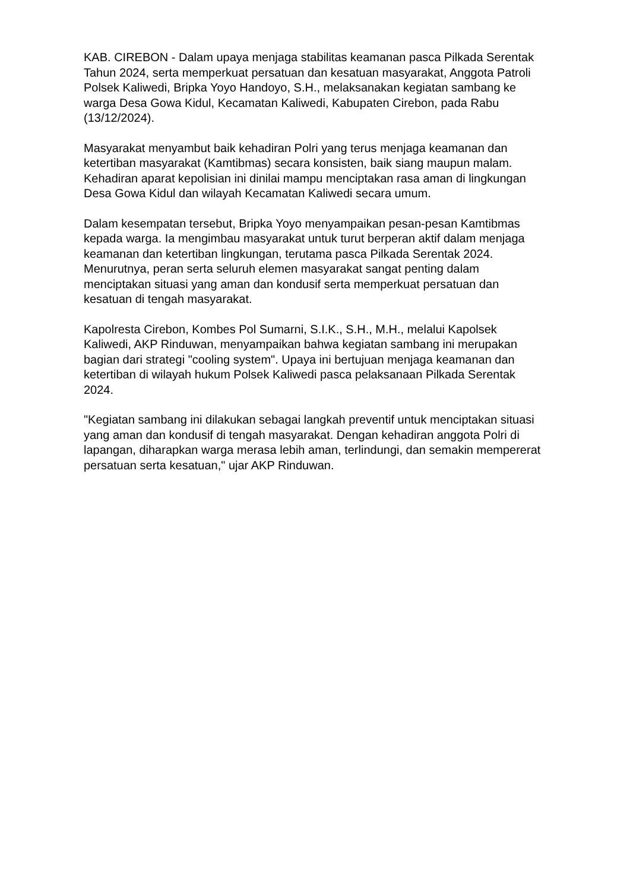KAB. CIREBON - Dalam upaya menjaga stabilitas keamanan pasca Pilkada Serentak Tahun 2024, serta memperkuat persatuan dan kesatuan masyarakat, Anggota Patroli Polsek Kaliwedi, Bripka Yoyo Handoyo, S.H., melaksanakan kegiatan sambang ke warga Desa Gowa Kidul, Kecamatan Kaliwedi, Kabupaten Cirebon, pada Rabu (13/12/2024).
Masyarakat menyambut baik kehadiran Polri yang terus menjaga keamanan dan ketertiban masyarakat (Kamtibmas) secara konsisten, baik siang maupun malam. Kehadiran aparat kepolisian ini dinilai mampu menciptakan rasa aman di lingkungan Desa Gowa Kidul dan wilayah Kecamatan Kaliwedi secara umum.
Dalam kesempatan tersebut, Bripka Yoyo menyampaikan pesan-pesan Kamtibmas kepada warga. Ia mengimbau masyarakat untuk turut berperan aktif dalam menjaga keamanan dan ketertiban lingkungan, terutama pasca Pilkada Serentak 2024. Menurutnya, peran serta seluruh elemen masyarakat sangat penting dalam menciptakan situasi yang aman dan kondusif serta memperkuat persatuan dan kesatuan di tengah masyarakat.
Kapolresta Cirebon, Kombes Pol Sumarni, S.I.K., S.H., M.H., melalui Kapolsek Kaliwedi, AKP Rinduwan, menyampaikan bahwa kegiatan sambang ini merupakan bagian dari strategi "cooling system". Upaya ini bertujuan menjaga keamanan dan ketertiban di wilayah hukum Polsek Kaliwedi pasca pelaksanaan Pilkada Serentak 2024.
"Kegiatan sambang ini dilakukan sebagai langkah preventif untuk menciptakan situasi yang aman dan kondusif di tengah masyarakat. Dengan kehadiran anggota Polri di lapangan, diharapkan warga merasa lebih aman, terlindungi, dan semakin mempererat persatuan serta kesatuan," ujar AKP Rinduwan.